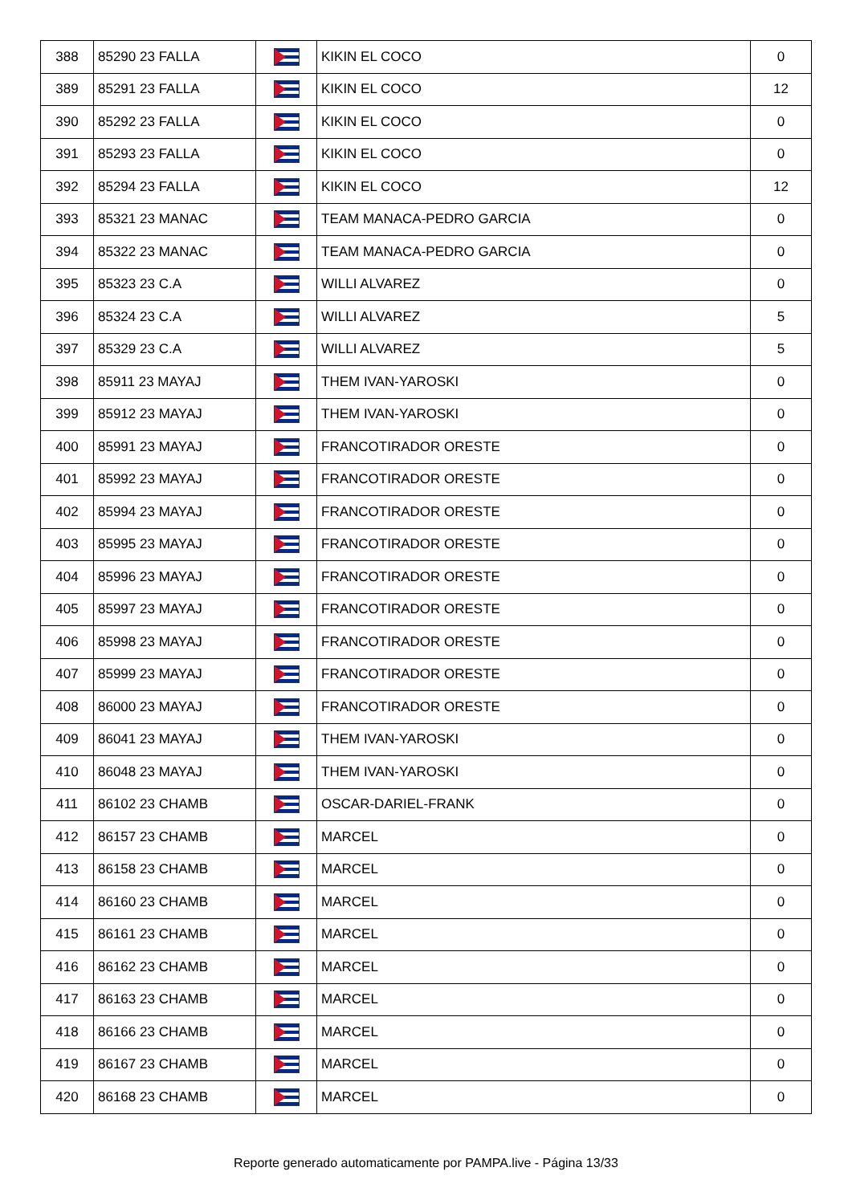| 388 | 85290 23 FALLA | | KIKIN EL COCO | 0 |
| 389 | 85291 23 FALLA | | KIKIN EL COCO | 12 |
| 390 | 85292 23 FALLA | | KIKIN EL COCO | 0 |
| 391 | 85293 23 FALLA | | KIKIN EL COCO | 0 |
| 392 | 85294 23 FALLA | | KIKIN EL COCO | 12 |
| 393 | 85321 23 MANAC | | TEAM MANACA-PEDRO GARCIA | 0 |
| 394 | 85322 23 MANAC | | TEAM MANACA-PEDRO GARCIA | 0 |
| 395 | 85323 23 C.A | | WILLI ALVAREZ | 0 |
| 396 | 85324 23 C.A | | WILLI ALVAREZ | 5 |
| 397 | 85329 23 C.A | | WILLI ALVAREZ | 5 |
| 398 | 85911 23 MAYAJ | | THEM IVAN-YAROSKI | 0 |
| 399 | 85912 23 MAYAJ | | THEM IVAN-YAROSKI | 0 |
| 400 | 85991 23 MAYAJ | | FRANCOTIRADOR ORESTE | 0 |
| 401 | 85992 23 MAYAJ | | FRANCOTIRADOR ORESTE | 0 |
| 402 | 85994 23 MAYAJ | | FRANCOTIRADOR ORESTE | 0 |
| 403 | 85995 23 MAYAJ | | FRANCOTIRADOR ORESTE | 0 |
| 404 | 85996 23 MAYAJ | | FRANCOTIRADOR ORESTE | 0 |
| 405 | 85997 23 MAYAJ | | FRANCOTIRADOR ORESTE | 0 |
| 406 | 85998 23 MAYAJ | | FRANCOTIRADOR ORESTE | 0 |
| 407 | 85999 23 MAYAJ | | FRANCOTIRADOR ORESTE | 0 |
| 408 | 86000 23 MAYAJ | | FRANCOTIRADOR ORESTE | 0 |
| 409 | 86041 23 MAYAJ | | THEM IVAN-YAROSKI | 0 |
| 410 | 86048 23 MAYAJ | | THEM IVAN-YAROSKI | 0 |
| 411 | 86102 23 CHAMB | | OSCAR-DARIEL-FRANK | 0 |
| 412 | 86157 23 CHAMB | | MARCEL | 0 |
| 413 | 86158 23 CHAMB | | MARCEL | 0 |
| 414 | 86160 23 CHAMB | | MARCEL | 0 |
| 415 | 86161 23 CHAMB | | MARCEL | 0 |
| 416 | 86162 23 CHAMB | | MARCEL | 0 |
| 417 | 86163 23 CHAMB | | MARCEL | 0 |
| 418 | 86166 23 CHAMB | | MARCEL | 0 |
| 419 | 86167 23 CHAMB | | MARCEL | 0 |
| 420 | 86168 23 CHAMB | | MARCEL | 0 |
Reporte generado automaticamente por PAMPA.live - Página 13/33